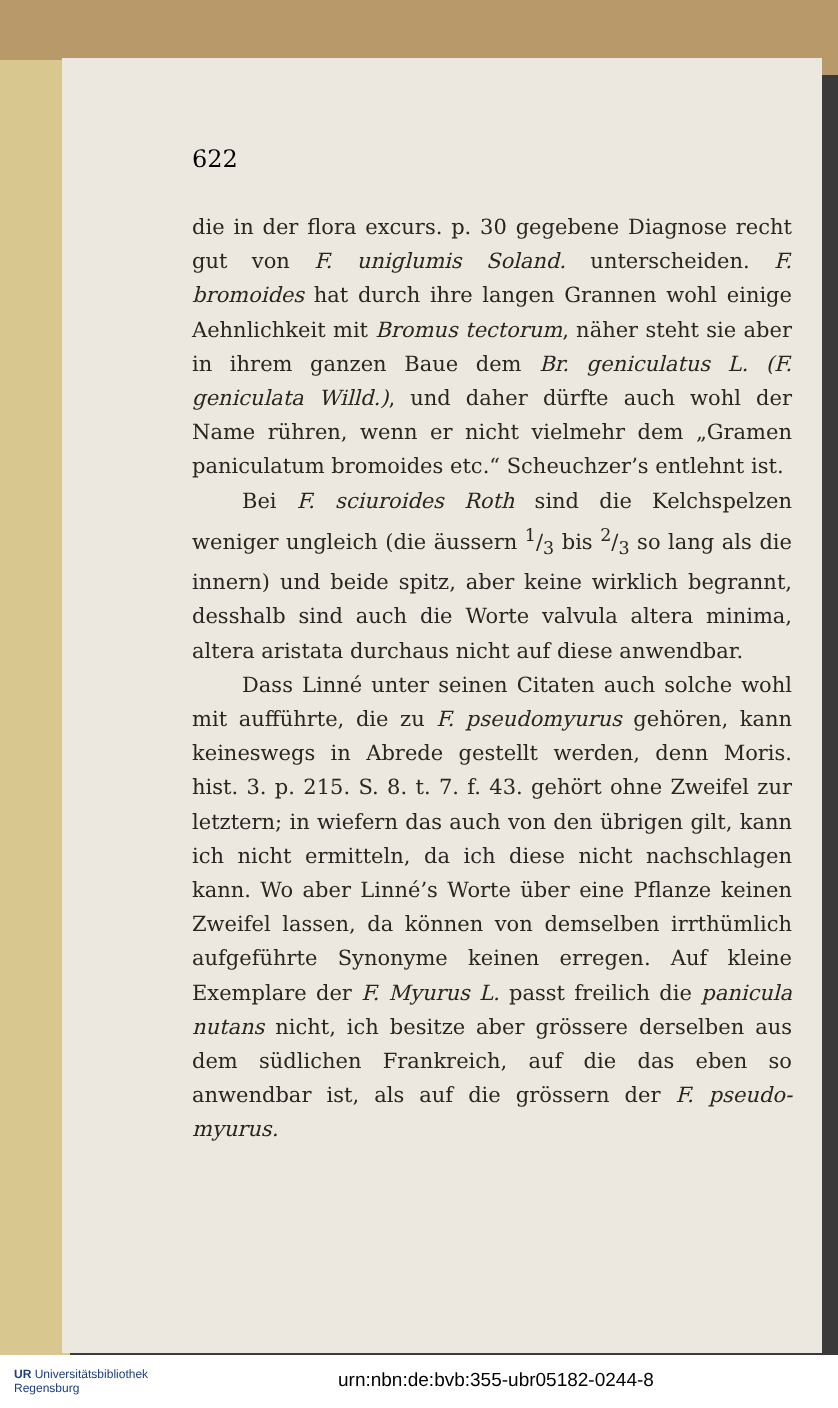622
die in der flora excurs. p. 30 gegebene Diagnose recht gut von F. uniglumis Soland. unterscheiden. F. bromoides hat durch ihre langen Grannen wohl einige Aehnlichkeit mit Bromus tectorum, näher steht sie aber in ihrem ganzen Baue dem Br. geniculatus L. (F. geniculata Willd.), und daher dürfte auch wohl der Name rühren, wenn er nicht vielmehr dem „Gramen paniculatum bromoides etc.“ Scheuchzer’s entlehnt ist.
Bei F. sciuroides Roth sind die Kelchspelzen weniger ungleich (die äussern 1/3 bis 2/3 so lang als die innern) und beide spitz, aber keine wirklich begrannt, desshalb sind auch die Worte valvula altera minima, altera aristata durchaus nicht auf diese anwendbar.
Dass Linné unter seinen Citaten auch solche wohl mit aufführte, die zu F. pseudomyurus gehören, kann keineswegs in Abrede gestellt werden, denn Moris. hist. 3. p. 215. S. 8. t. 7. f. 43. gehört ohne Zweifel zur letztern; in wiefern das auch von den übrigen gilt, kann ich nicht ermitteln, da ich diese nicht nachschlagen kann. Wo aber Linné’s Worte über eine Pflanze keinen Zweifel lassen, da können von demselben irrthümlich aufgeführte Synonyme keinen erregen. Auf kleine Exemplare der F. Myurus L. passt freilich die panicula nutans nicht, ich besitze aber grössere derselben aus dem südlichen Frankreich, auf die das eben so anwendbar ist, als auf die grössern der F. pseudo-myurus.
UR Universitätsbibliothek
Regensburg
urn:nbn:de:bvb:355-ubr05182-0244-8